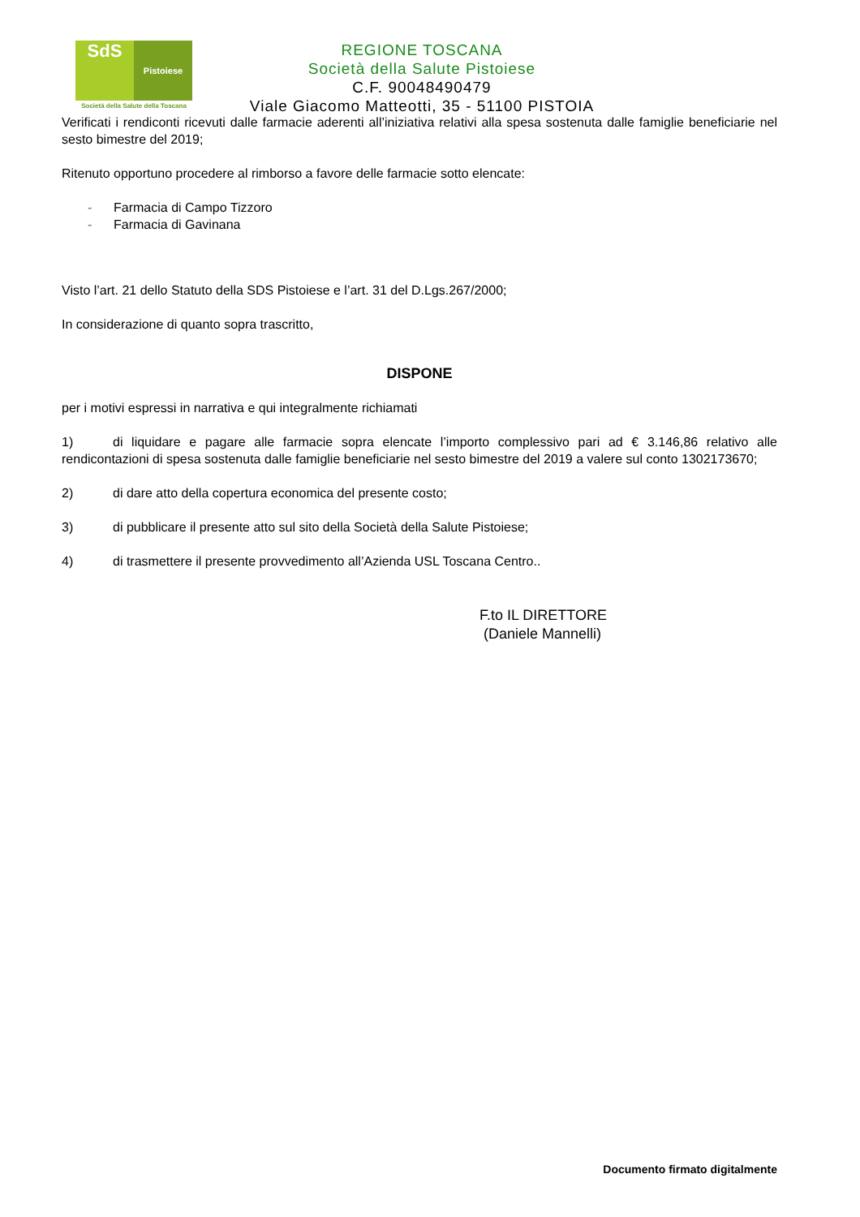SdS Pistoiese
Società della Salute della Toscana
REGIONE TOSCANA
Società della Salute Pistoiese
C.F. 90048490479
Viale Giacomo Matteotti, 35 - 51100 PISTOIA
Verificati i rendiconti ricevuti dalle farmacie aderenti all’iniziativa relativi alla spesa sostenuta dalle famiglie beneficiarie nel sesto bimestre del 2019;
Ritenuto opportuno procedere al rimborso a favore delle farmacie sotto elencate:
- Farmacia di Campo Tizzoro
- Farmacia di Gavinana
Visto l’art. 21 dello Statuto della SDS Pistoiese e l’art. 31 del D.Lgs.267/2000;
In considerazione di quanto sopra trascritto,
DISPONE
per i motivi espressi in narrativa e qui integralmente richiamati
1) di liquidare e pagare alle farmacie sopra elencate l’importo complessivo pari ad € 3.146,86 relativo alle rendicontazioni di spesa sostenuta dalle famiglie beneficiarie nel sesto bimestre del 2019 a valere sul conto 1302173670;
2) di dare atto della copertura economica del presente costo;
3) di pubblicare il presente atto sul sito della Società della Salute Pistoiese;
4) di trasmettere il presente provvedimento all’Azienda USL Toscana Centro..
F.to IL DIRETTORE
(Daniele Mannelli)
Documento firmato digitalmente